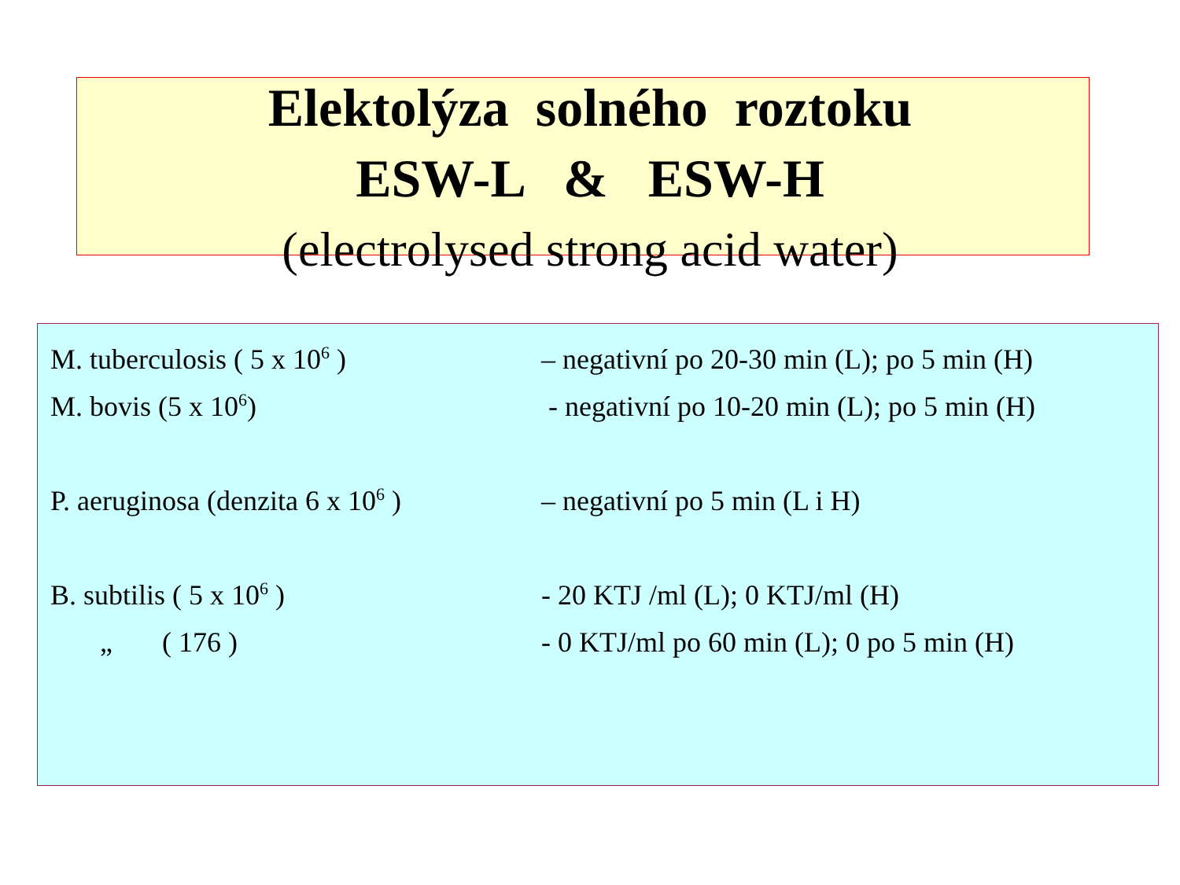Elektolýza solného roztoku
ESW-L & ESW-H
(electrolysed strong acid water)
M. tuberculosis ( 5 x 10<sup>6</sup> )
– negativní po 20-30 min (L); po 5 min (H)
M. bovis (5 x 10<sup>6</sup>)
- negativní po 10-20 min (L); po 5 min (H)
P. aeruginosa (denzita 6 x 10<sup>6</sup> )
– negativní po 5 min (L i H)
B. subtilis ( 5 x 10<sup>6</sup> ) - 20 KTJ /ml (L); 0 KTJ/ml (H)
„ ( 176 )
- 0 KTJ/ml po 60 min (L); 0 po 5 min (H)